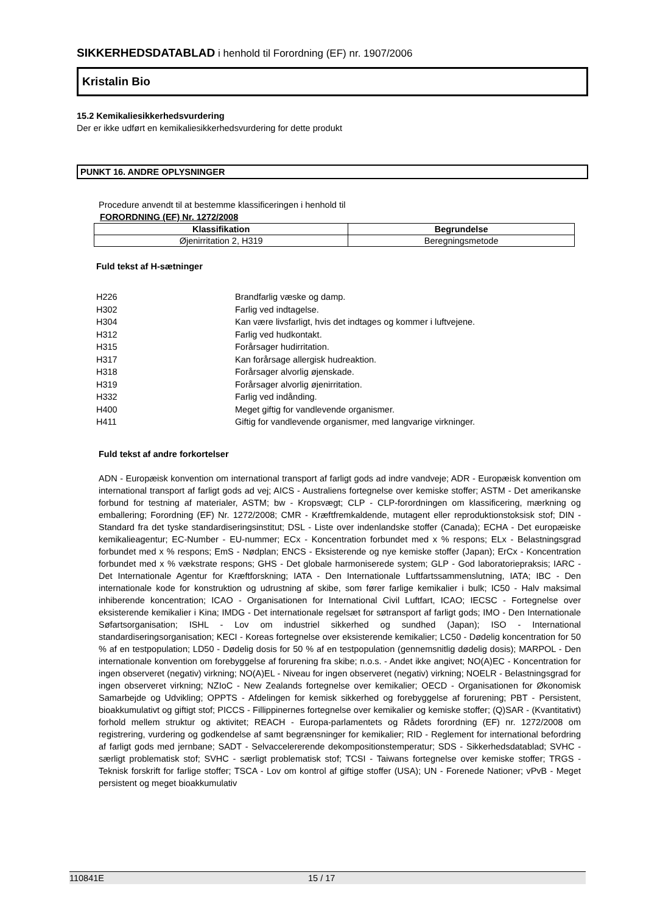SIKKERHEDSDATABLAD i henhold til Forordning (EF) nr. 1907/2006
Kristalin Bio
15.2 Kemikaliesikkerhedsvurdering
Der er ikke udført en kemikaliesikkerhedsvurdering for dette produkt
PUNKT 16. ANDRE OPLYSNINGER
Procedure anvendt til at bestemme klassificeringen i henhold til
FORORDNING (EF) Nr. 1272/2008
| Klassifikation | Begrundelse |
| --- | --- |
| Øjenirritation 2, H319 | Beregningsmetode |
Fuld tekst af H-sætninger
| H226 | Brandfarlig væske og damp. |
| H302 | Farlig ved indtagelse. |
| H304 | Kan være livsfarligt, hvis det indtages og kommer i luftvejene. |
| H312 | Farlig ved hudkontakt. |
| H315 | Forårsager hudirritation. |
| H317 | Kan forårsage allergisk hudreaktion. |
| H318 | Forårsager alvorlig øjenskade. |
| H319 | Forårsager alvorlig øjenirritation. |
| H332 | Farlig ved indånding. |
| H400 | Meget giftig for vandlevende organismer. |
| H411 | Giftig for vandlevende organismer, med langvarige virkninger. |
Fuld tekst af andre forkortelser
ADN - Europæisk konvention om international transport af farligt gods ad indre vandveje; ADR - Europæisk konvention om international transport af farligt gods ad vej; AICS - Australiens fortegnelse over kemiske stoffer; ASTM - Det amerikanske forbund for testning af materialer, ASTM; bw - Kropsvægt; CLP - CLP-forordningen om klassificering, mærkning og emballering; Forordning (EF) Nr. 1272/2008; CMR - Kræftfremkaldende, mutagent eller reproduktionstoksisk stof; DIN - Standard fra det tyske standardiseringsinstitut; DSL - Liste over indenlandske stoffer (Canada); ECHA - Det europæiske kemikalieagentur; EC-Number - EU-nummer; ECx - Koncentration forbundet med x % respons; ELx - Belastningsgrad forbundet med x % respons; EmS - Nødplan; ENCS - Eksisterende og nye kemiske stoffer (Japan); ErCx - Koncentration forbundet med x % vækstrate respons; GHS - Det globale harmoniserede system; GLP - God laboratoriepraksis; IARC - Det Internationale Agentur for Kræftforskning; IATA - Den Internationale Luftfartssammenslutning, IATA; IBC - Den internationale kode for konstruktion og udrustning af skibe, som fører farlige kemikalier i bulk; IC50 - Halv maksimal inhiberende koncentration; ICAO - Organisationen for International Civil Luftfart, ICAO; IECSC - Fortegnelse over eksisterende kemikalier i Kina; IMDG - Det internationale regelsæt for søtransport af farligt gods; IMO - Den Internationale Søfartsorganisation; ISHL - Lov om industriel sikkerhed og sundhed (Japan); ISO - International standardiseringsorganisation; KECI - Koreas fortegnelse over eksisterende kemikalier; LC50 - Dødelig koncentration for 50 % af en testpopulation; LD50 - Dødelig dosis for 50 % af en testpopulation (gennemsnitlig dødelig dosis); MARPOL - Den internationale konvention om forebyggelse af forurening fra skibe; n.o.s. - Andet ikke angivet; NO(A)EC - Koncentration for ingen observeret (negativ) virkning; NO(A)EL - Niveau for ingen observeret (negativ) virkning; NOELR - Belastningsgrad for ingen observeret virkning; NZIoC - New Zealands fortegnelse over kemikalier; OECD - Organisationen for Økonomisk Samarbejde og Udvikling; OPPTS - Afdelingen for kemisk sikkerhed og forebyggelse af forurening; PBT - Persistent, bioakkumulativt og giftigt stof; PICCS - Fillippinernes fortegnelse over kemikalier og kemiske stoffer; (Q)SAR - (Kvantitativt) forhold mellem struktur og aktivitet; REACH - Europa-parlamentets og Rådets forordning (EF) nr. 1272/2008 om registrering, vurdering og godkendelse af samt begrænsninger for kemikalier; RID - Reglement for international befordring af farligt gods med jernbane; SADT - Selvaccelererende dekompositionstemperatur; SDS - Sikkerhedsdatablad; SVHC - særligt problematisk stof; SVHC - særligt problematisk stof; TCSI - Taiwans fortegnelse over kemiske stoffer; TRGS - Teknisk forskrift for farlige stoffer; TSCA - Lov om kontrol af giftige stoffer (USA); UN - Forenede Nationer; vPvB - Meget persistent og meget bioakkumulativ
110841E 15 / 17